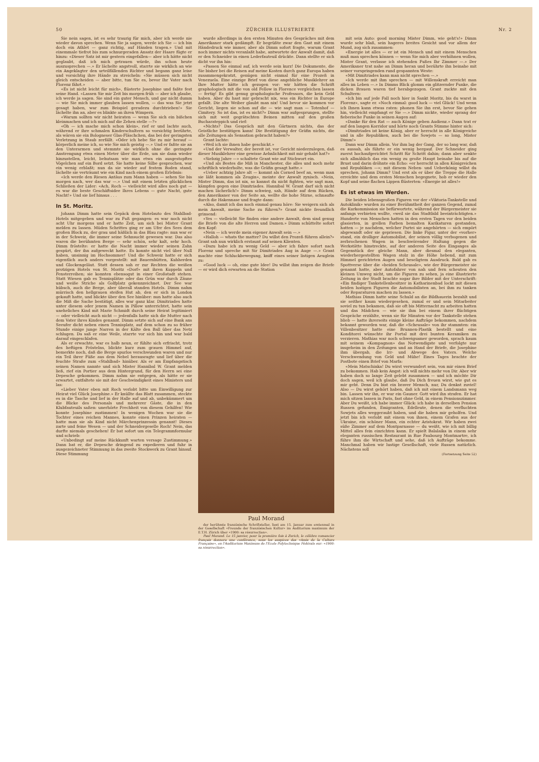50 ZÜRCHER ILLUSTRIERTE Nr. 2
Sie nein sagen, ist es sehr traurig für mich, aber ich werde nie wieder davon sprechen. Wenn Sie ja sagen, werde ich Sie — ich bin doch ein Athlet — ganz richtig, auf Händen tragen.» Und mit einemmale tiefrot bis zum schnurgeraden Ansatz der Haare fügte er hinzu: «Dieser Satz ist mir gestern eingefallen— aber ich hätte nicht geglaubt, daß ich mich getrauen würde, ihn schon heute auszusprechen —.» Er lächelte angstvoll, starrte sie wirklich an wie ein Angeklagter den urteilfällenden Richter und begann ganz leise und vorsichtig ihre Hände zu streicheln: «Sie müssen sich nicht gleich entscheiden — aber bitte, tun Sie es, bevor Ihr Vater nach Florenz fährt.»
«Es ist nicht leicht für mich», flüsterte Josephine und faßte fest seine Hand. «Lassen Sie mir Zeit bis morgen früh — aber ich glaube, ich werde ja sagen. Sie sind ein guter Mensch, und gar nicht dumm — wie Sie mich immer glauben lassen wollen, — das was Sie jetzt gesagt haben, war zum Beispiel geradezu durchtrieben!» Sie lächelte ihn an, aber es blinkte an ihren Wimpern.
«Warum sollten wir nicht heiraten — wenn Sie sich ein bißchen kleinmachen und ich mich auf die Zehen stelle —?»
«Oh — ich mache mich schon klein», rief er und lachte auch, während er ihre schmalen Kinderschultern so vorsichtig berührte, als wären sie ein Bologneser Glas-Fläschchen, das bei der geringsten Verletzung in Staub zerfällt. «Oder ich hebe Sie zu mir herauf — körperlich meine ich, so wie Sie mich geistig —.» Und er faßte sie an den Unterarmen und stemmte sie wirklich ohne die geringste Anstrengung etwa einen Meter über die Erde, um sie dann wieder hinzustellen, leicht, behutsam wie man etwa ein ausgestopftes Vögelchen auf ein Bord setzt. Sie hatte keine Silbe gesprochen, war ein wenig erblaßt; nun da sie wieder auf festem Boden stand, lächelte sie verträumt wie ein Kind nach einem großen Erlebnis:
«Ich werde den Riesen Antäus zum Mann haben — sehen Sie bis morgen nach, wer das war —.» Und mit einem letzten glücklichen Schließen der Lider: «Ach, Roch — vielleicht wird alles noch gut — es war die beste Geschäftsidee Ihres Lebens — gute Nacht, gute Nacht!» Und sie lief hinaus . . .
In St. Moritz.
Johann Dimm hatte sein Gepäck dem Hotelauto des Stahlbad-Hotels mitgegeben und war zu Fuß gegangen: es war noch nicht acht Uhr morgens und er hatte Zeit, um sich bei Mister Grant melden zu lassen. Müden Schrittes ging er am Ufer des Sees dem großen Block zu, der grau und häßlich in das Blau ragte: nun war er in der Schweiz, die immer seine Sehnsucht gewesen war. Das also waren die berühmten Berge — sehr schön, sehr kalt, sehr hoch. Dimm fröstelte: er hatte die Nacht immer wieder seinen Zahn gespürt, der ihn aufgeweckt hatte. Es konnte nicht viel über Null haben, unsinnig im Hochsommer! Und die Schweiz hatte er sich eigentlich auch anders vorgestellt: mit Bauernhütten, Kuhherden und Glockengeläut. Statt dessen sah er zur Rechten die weißen protzigen Hotels von St. Moritz «Dorf» mit ihren Kuppeln und Fensterreihen; sie konnten ebensogut in einer Großstadt stehen. Statt Wiesen gab es Tennisplätze oder das Grün war durch Zäune und weiße Striche als Golfplatz gekennzeichnet. Der See war hübsch, auch die Berge, aber überall standen Hotels. Dimm nahm mürrisch den hellgrauen steifen Hut ab, den er sich in London gekauft hatte, und blickte über den See hinüber: nun hatte also auch die Miß die Sache bestätigt, alles war ganz klar. Dimitriades hatte unter diesem oder jenem Namen in Pillow unterrichtet, hatte sein uneheliches Kind mit Marie Schmidt durch seine Heirat legitimiert — oder vielleicht auch nicht — jedenfalls hatte sich die Mutter nach dem Vater ihres Kindes genannt. Dimm setzte sich auf eine Bank ans Seeufer dicht neben einen Tennisplatz, auf dem schon zu so früher Stunde einige junge Narren in der Kälte den Ball über das Netz schlugen. Da saß er eine Weile, starrte vor sich hin und war bald darauf eingeschlafen.
Als er erwachte, war es halb neun, er fühlte sich erfrischt, trotz des heftigen Fröstelns, blickte kurz zum grauen Himmel auf, bemerkte noch, daß die Berge spurlos verschwunden waren und nur ein Teil ihrer Füße aus dem Nebel herausragte und lief über die feuchte Straße zum «Stahlbad» hinüber. Als er am Empfangstisch seinen Namen nannte und sich Mister Hannibal W. Grant melden ließ, rief ein Portier aus dem Hintergrund, für den Herrn sei eine Depesche gekommen. Dimm nahm sie entgegen, als hätte er sie erwartet, entfaltete sie mit der Geschwindigkeit eines Ministers und las:
«Lieber Vater eben mit Roch verlobt bitte um Einwilligung zur Heirat viel Glück Josephine.» Er knüllte das Blatt zusammen, steckte es in die Tasche und lief in der Halle auf und ab, unbekümmert um die Blicke des Personals und mehrerer Gäste, die in den Klubfauteuils saßen: unerhörte Frechheit von diesem Gehilfen! Wie konnte Josephine zustimmen! In wenigen Wochen war sie die Tochter eines reichen Mannes, konnte einen Prinzen heiraten — hatte man sie als Kind nicht Märchenprinzessin genannt! Dieses zarte und feine Wesen — und der Schneidergeselle Roch! Nein, das durfte niemals geschehen! Er bat sofort um ein Telegrammformular und schrieb:
«Unbedingt auf meine Rückkunft warten versage Zustimmung.» Dann bat er, die Depesche dringend zu expedieren und fuhr in ausgezeichneter Stimmung in das zweite Stockwerk zu Grant hinauf. Diese Stimmung
wurde allerdings in den ersten Minuten des Gespräches mit dem Amerikaner stark gedämpft. Er begrüßte zwar den Gast mit einem Händedruck wie immer, aber als Dimm sofort fragte, warum Grant noch immer nichts veranlaßt habe, antwortete der Anwalt damit, daß er den Schneider in einen Lederfauteuil drückte. Dann stellte er sich dicht vor ihn hin:
«Passen Sie einmal auf, ich werde sein kurz! Die Dokumente, die Sie bisher bei die Reisen auf meine Kosten durch ganz Europa haben zusammengekratzt, genügen nicht einmal für eine Prozeß in Venezuela. Eine einzige Brief von diese angebliche Musiklehrer an Ihre Mutter hätte ich gezogen vor: wir hätten die Schrift graphologisch mit die von old Fellow in Florence vergleichen lassen — fertig! Es gibt genug graphologische Professors, die kein Geld haben. Aber du hast mir gebracht nix, was ein Richter in Europe gefallt. Die alte Weiber glaubt man nix! Und bevor sie kommen vor Gericht, liegen sie schon auf die — wie sagt man — Totenhof — Cimitery. So ist das, ist es nicht?» Dimm war aufgesprungen, stellte sich mit weit gegrätschten Beinen mitten auf den großen Bucharateppich und rief:
«Nichts? Das Gespräch mit den Gärtnern nichts, das der Geistliche bestätigen kann! Die Bestätigung der Gräfin nichts, die alle Zeitungen als Sensation gebracht haben?»
Grant lachte:
«Weil ich sie ihnen habe geschickt.»
«Und der Verwalter, der bereit ist, vor Gericht niederzulegen, daß dieser Musiklehrer eine gewisse Aehnlichkeit mit mir gehabt hat?»
«Siebzig Jahre —» schaltete Grant wie auf Stichwort ein.
«Und als Bestes die Miß in Manchester, die alles und noch mehr schriftlich wiederholte, was die Gräfin gesagt hatte.»
«Ueber achtzig Jahre alt — kommt als Corned beef an, wenn man sie läßt kommen als Zeugin», meinte der Anwalt zynisch. «Nein, Mister Dimm, das ist nix, so kannst du nicht fighten, wie sagt man, kämpfen gegen eine Dimitriades. Hannibal W. Grant darf sich nicht machen lächerlich!» Dimm schwieg, sah, Hände auf dem Rücken, den Amerikaner von der Seite an, wellte die hohe Stirne, schnaufte durch die Hakennase und fragte dann:
«Also, damit ich das noch einmal genau höre: Sie weigern sich als mein Anwalt, meine Sache zu führen?» Grant nickte freundlich grinsend:
«Yes — vielleicht Sie finden eine andere Anwalt, dem sind genug die Briefe von die alte Herren und Damen.» Dimm schüttelte sofort den Kopf:
«Nein — ich werde mein eigener Anwalt sein —.»
«Halloh — whats the matter? Du willst den Prozeß führen allein?» Grant sah nun wirklich erstaunt auf seinen Klienten.
«Dazu habe ich zu wenig Geld — aber ich fahre sofort nach Florenz und spreche mit Sir Dimitriades Aug in Auge —.» Grant machte eine Schluckbewegung, kniff eines seiner listigen Aeuglein zu:
«Good luck — oh, eine gute Idee! Du willst ihm zeigen die Briefe — er wird dich erwarten an die Station
Paul Morand
der berühmte französische Schriftsteller, liest am 15. Januar zum erstenmal in der Gesellschaft «Freunde der französischen Kultur» im Auditorium maximum der E.T.H. Zürich über «1900: sa résurrection».
Paul Morand. Le 15 janvier, pour la première fois à Zurich, le célèbre romancier français donnera une conférence, sous les auspices des «Amis de la Culture Française», en l'Auditorium Maximum de l'Ecole Polytechnique Fédérale sur: «1900: sa résurrection».
mit sein Auto: good morning Mister Dimm, wie geht's!» Dimm wurde sehr blaß, sein hageres breites Gesicht und vor allem der Mund, zog sich zusammen:
«Energie ist alles — er ist ein Mensch und mit einem Menschen muß man sprechen können — wenn Sie mich aber verhöhnen wollen, Mister Grant, verlasse ich stehenden Fußes Ihr Zimmer —.» Der Amerikaner trat nahe an Dimm heran und berührte ihn beinahe mit seiner vorspringenden rund gespannten Weste:
«Mit Dimitriades kann man nicht sprechen —.»
«Ich werde mit ihm sprechen — mit Willenskraft erreicht man alles im Leben —.» In Dimms Blick glomm ein glitzernder Funke, die dicken Brauen waren tief herabgezogen. Grant zuckte mit den Schultern:
«Ich bin auf jede Fall noch hier in Sankt Moritz, bis du warst in Florenz», sagte er. «Noch einmal: good luck — viel Glück! Und wenn ich Ihnen kann etwas raten: phonen Sie ihn erst, bevor Sie gehen hin, vielleicht empfangt er Sie —.» Dimm nickte, wieder sprang der fieberische Funke in seinen Augen auf:
«Danke für den Rat — auch Könige geben Audienz.» Dann trat er auf den langen Korridor und hörte noch Grants Stimme hinter sich:
«Dimitriades ist keine König, aber er herrscht in alle Königreiche und in alle Republiken, auch bei die Sowjets — so long, Mister Dimm!»
Dann war Dimm allein. Vor ihm lag der Gang, der so lang war, daß es aussah, als führte er ein wenig bergauf. Der Schneider ging zuerst hochaufgerichtet Schritt für Schritt dahin; dann aber senkte sich allmählich das ein wenig zu große Haupt beinahe bis auf die Brust und darin dröhnte ein Echo: «er herrscht in allen Königreichen und Republiken —»; mit diesem Neben- und Ueberkönig willst du sprechen, Johann Dimm? Und erst als er über die Treppe die Halle erreichte und dem ersten Menschen begegnete, hob er wieder den Kopf und seine flachen Lippen flüsterten: «Energie ist alles!»
Es ist etwas im Werden.
Die beiden lebensgroßen Figuren vor der «Viktoria-Tankstelle und Autoklinik» wurden zu einer Berühmtheit der ganzen Gegend, zumal die Kurkommission sie befürwortete, während der Bürgermeister sie anfangs verbieten wollte, «weil sie das Stadtbild beeinträchtigten.» Hunderte von Menschen hatten in den ersten Tagen vor den beiden glasierten, in grellen Farben bemalten Karikaturen gestanden, hatten — je nachdem, welcher Partei sie angehörten — sich empört abgewandt oder sie gepriesen. Die linke Figur, unter der «vorher» stand, ein drolliger Automobilist, der seinen völlig verbogenen und zerbrochenen Wagen in beschwörender Haltung gegen die Werkstätte hinstreckte, auf der anderen Seite des Einganges als Gegenstück der gleiche Mann, aber diesmal den eleganten, wiederhergestellten Wagen stolz in die Höhe hebend, mit zum Himmel gerichteten Augen und beseligtem Ausdruck. Bald gab es Spottverse über die «beiden Scheusale», wie der Bürgermeister sie genannt hatte, aber Autofahrer von nah und fern scheuten den kleinen Umweg nicht, um die Figuren zu sehen, ja eine illustrierte Zeitung in der Stadt brachte sogar ihre Bilder mit der Unterschrift: «Ein findiger Tankstellenbesitzer in Katharinenbad lockt mit diesen beiden lustigen Figuren die Automobilisten an, bei ihm zu tanken oder Reparaturen machen zu lassen.»
Mathias Dimm hatte seine Schuld an die Bildhauerin bezahlt und sie seither kaum wiedergesehen, zumal er und sein Mitarbeiter soviel zu tun bekamen, daß sie oft bis Mitternacht zu arbeiten hatten und das Mädchen — wie sie ihm bei einem ihrer flüchtigen Gespräche erzählte, wenn sie für Minuten vor der Tankstelle stehen blieb — hatte ihrerseits einige kleine Aufträge bekommen, nachdem bekannt geworden war, daß die «Scheusale» von ihr stammten: ein Villenbesitzer hatte eine Brunnen-Plastik bestellt und eine Konditorei wünschte ihr Portal mit drei bunten Keramiken zu verzieren. Mathias war noch schweigsamer geworden, sprach kaum mit seinem «Kompagnon» das Notwendigste und verfolgte nur insgeheim in den Zeitungen und an Hand der Briefe, die Josephine ihm übergab, die Irr- und Abwege des Vaters. Welche Verschwendung von Geld und Mühe! Eines Tages brachte der Postbote einen Brief von Marfa:
«Mein Matschinka! Du wirst verwundert sein, von mir einen Brief zu bekommen. Hab kein Angst: ich will nichts mehr von Dir. Aber wir haben doch so lange Zeit gelebt zusammen — und ich möchte Dir doch sagen, weil ich glaube, daß Du Dich freuen wirst, wie gut es mir geht. Denn Du bist ein braver Mensch, nur, Du denkst zuviel! Also — Du wirst gehört haben, daß ich mit einem Landsmann weg bin. Lassen wir ihn, er war ein Gauner. Gott wird ihn strafen. Er hat mich sitzen lassen in Paris, fast ohne Geld, in einem Pensionszimmer. Aber Du weißt, ich habe immer Glück: ich habe in derselben Pension Russen gefunden, Emigranten, Edelleute, denen die verfluchten Sowjets alles weggeraubt haben, und die haben mir geholfen. Und jetzt bin ich verlobt mit einem von ihnen, einem Grafen aus der Ukraine, ein schöner Mann, ein echter Aristokrat. Wir haben zwei süße Zimmer auf dem Montparnasse — du weißt, wie ich mit billig Mittel alles fein einrichten kann. Er spielt Balalaika in einem sehr eleganten russischen Restaurant in Rue Faubourg Montmartre, ich führe ihm die Wirtschaft und sehe, daß ich Aufträge bekomme. Manchmal haben wir lustige Gesellschaft, viele Russen natürlich. Nächstens soll
(Fortsetzung Seite 52)